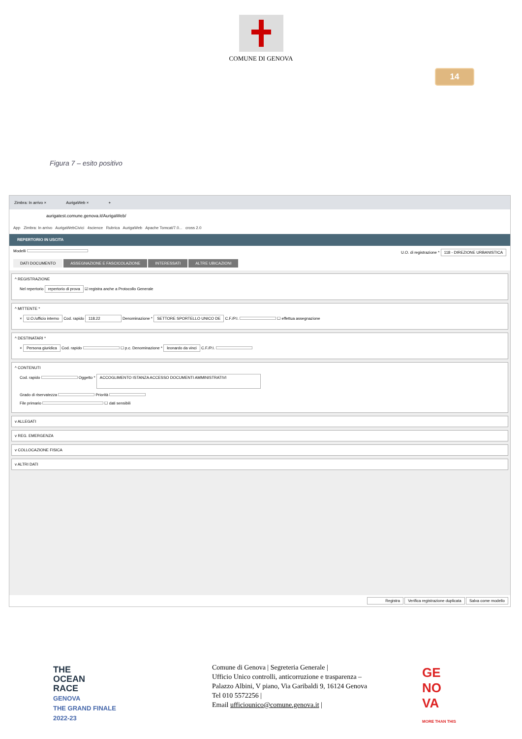COMUNE DI GENOVA
14
Figura 7 – esito positivo
Zimbra: In arrivo × AurigaWeb × +
aurigatest.comune.genova.it/AurigaWeb/
App Zimbra: In arrivo AurigaWebCivici 4science Rubrica AurigaWeb Apache Tomcat/7.0... cross 2.0
REPERTORIO IN USCITA
Modelli U.O. di registrazione * 118 - DIREZIONE URBANISTICA
DATI DOCUMENTO ASSEGNAZIONE E FASCICOLAZIONE INTERESSATI ALTRE UBICAZIONI
^ REGISTRAZIONE
Nel repertorio repertorio di prova ☑ registra anche a Protocollo Generale
^ MITTENTE *
× U.O./ufficio interno Cod. rapido 118.22 Denominazione * SETTORE SPORTELLO UNICO DE C.F./P.I. ☐ effettua assegnazione
^ DESTINATARI *
× Persona giuridica Cod. rapido ☐ p.c. Denominazione * leonardo da vinci C.F./P.I.
^ CONTENUTI
Cod. rapido Oggetto * ACCOGLIMENTO ISTANZA ACCESSO DOCUMENTI AMMINISTRATIVI
Grado di riservatezza Priorità
File primario ☐ dati sensibili
v ALLEGATI
v REG. EMERGENZA
v COLLOCAZIONE FISICA
v ALTRI DATI
Registra Verifica registrazione duplicata Salva come modello
THE
OCEAN
RACE
GENOVA
THE GRAND FINALE
2022-23
Comune di Genova | Segreteria Generale |
Ufficio Unico controlli, anticorruzione e trasparenza –
Palazzo Albini, V piano, Via Garibaldi 9, 16124 Genova
Tel 010 5572256 |
Email ufficiounico@comune.genova.it |
GE
NO
VA
MORE THAN THIS